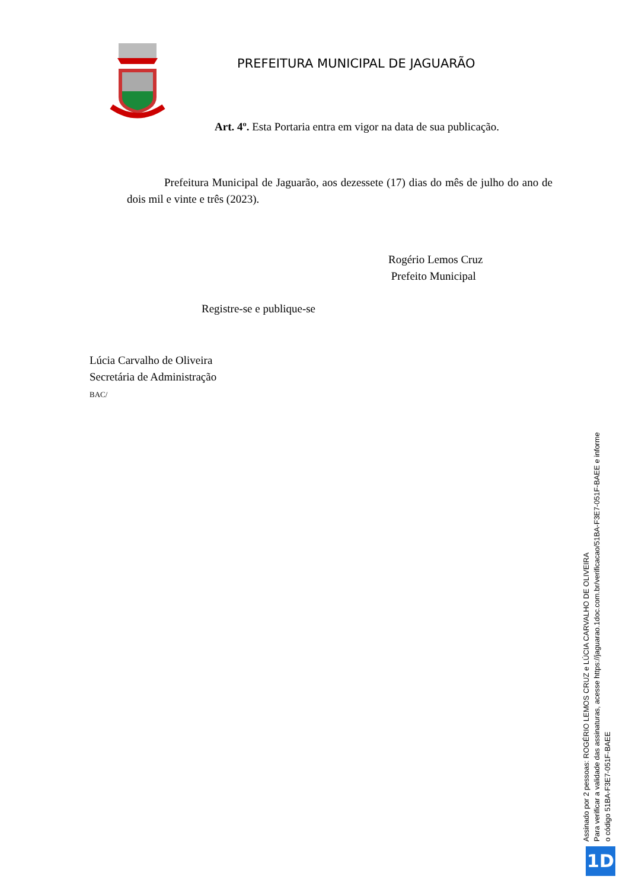PREFEITURA MUNICIPAL DE JAGUARÃO
Art. 4º. Esta Portaria entra em vigor na data de sua publicação.
Prefeitura Municipal de Jaguarão, aos dezessete (17) dias do mês de julho do ano de dois mil e vinte e três (2023).
Rogério Lemos Cruz
Prefeito Municipal
Registre-se e publique-se
Lúcia Carvalho de Oliveira
Secretária de Administração
BAC/
Assinado por 2 pessoas: ROGÉRIO LEMOS CRUZ e LÚCIA CARVALHO DE OLIVEIRA
Para verificar a validade das assinaturas, acesse https://jaguarao.1doc.com.br/verificacao/51BA-F3E7-051F-BAEE e informe o código 51BA-F3E7-051F-BAEE
1D